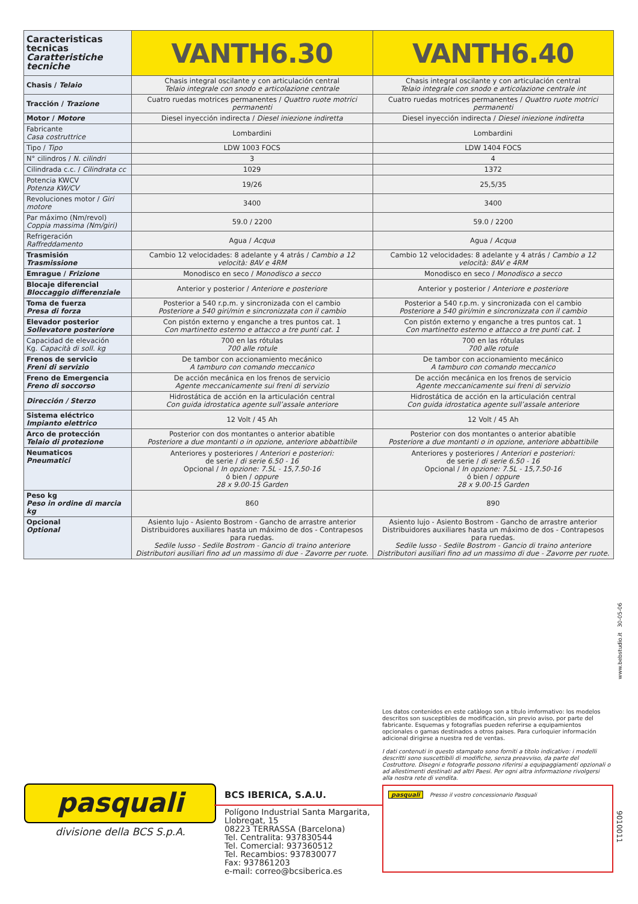| Caracteristicas tecnicas Caratteristiche tecniche | VANTH6.30 | VANTH6.40 |
| --- | --- | --- |
| Chasis / Telaio | Chasis integral oscilante y con articulación central Telaio integrale con snodo e articolazione centrale | Chasis integral oscilante y con articulación central Telaio integrale con snodo e articolazione centrale int |
| Tracción / Trazione | Cuatro ruedas motrices permanentes / Quattro ruote motrici permanenti | Cuatro ruedas motrices permanentes / Quattro ruote motrici permanenti |
| Motor / Motore | Diesel inyección indirecta / Diesel iniezione indiretta | Diesel inyección indirecta / Diesel iniezione indiretta |
| Fabricante Casa costruttrice | Lombardini | Lombardini |
| Tipo / Tipo | LDW 1003 FOCS | LDW 1404 FOCS |
| N° cilindros / N. cilindri | 3 | 4 |
| Cilindrada c.c. / Cilindrata cc | 1029 | 1372 |
| Potencia KWCV Potenza KW/CV | 19/26 | 25,5/35 |
| Revoluciones motor / Giri motore | 3400 | 3400 |
| Par máximo (Nm/revol) Coppia massima (Nm/giri) | 59.0 / 2200 | 59.0 / 2200 |
| Refrigeración Raffreddamento | Agua / Acqua | Agua / Acqua |
| Trasmisión Trasmissione | Cambio 12 velocidades: 8 adelante y 4 atrás / Cambio a 12 velocità: 8AV e 4RM | Cambio 12 velocidades: 8 adelante y 4 atrás / Cambio a 12 velocità: 8AV e 4RM |
| Emrague / Frizione | Monodisco en seco / Monodisco a secco | Monodisco en seco / Monodisco a secco |
| Blocaje diferencial Bloccaggio differenziale | Anterior y posterior / Anteriore e posteriore | Anterior y posterior / Anteriore e posteriore |
| Toma de fuerza Presa di forza | Posterior a 540 r.p.m. y sincronizada con el cambio Posteriore a 540 giri/min e sincronizzata con il cambio | Posterior a 540 r.p.m. y sincronizada con el cambio Posteriore a 540 giri/min e sincronizzata con il cambio |
| Elevador posterior Sollevatore posteriore | Con pistón externo y enganche a tres puntos cat. 1 Con martinetto esterno e attacco a tre punti cat. 1 | Con pistón externo y enganche a tres puntos cat. 1 Con martinetto esterno e attacco a tre punti cat. 1 |
| Capacidad de elevación Kg. Capacità di soll. kg | 700 en las rótulas 700 alle rotule | 700 en las rótulas 700 alle rotule |
| Frenos de servicio Freni di servizio | De tambor con accionamiento mecánico A tamburo con comando meccanico | De tambor con accionamiento mecánico A tamburo con comando meccanico |
| Freno de Emergencia Freno di soccorso | De acción mecánica en los frenos de servicio Agente meccanicamente sui freni di servizio | De acción mecánica en los frenos de servicio Agente meccanicamente sui freni di servizio |
| Dirección / Sterzo | Hidrostática de acción en la articulación central Con guida idrostatica agente sull’assale anteriore | Hidrostática de acción en la articulación central Con guida idrostatica agente sull’assale anteriore |
| Sistema eléctrico Impianto elettrico | 12 Volt / 45 Ah | 12 Volt / 45 Ah |
| Arco de protección Telaio di protezione | Posterior con dos montantes o anterior abatible Posteriore a due montanti o in opzione, anteriore abbattibile | Posterior con dos montantes o anterior abatible Posteriore a due montanti o in opzione, anteriore abbattibile |
| Neumaticos Pneumatici | Anteriores y posteriores / Anteriori e posteriori: de serie / di serie 6.50 - 16 Opcional / In opzione: 7.5L - 15,7.50-16 ó bien / oppure 28 x 9.00-15 Garden | Anteriores y posteriores / Anteriori e posteriori: de serie / di serie 6.50 - 16 Opcional / In opzione: 7.5L - 15,7.50-16 ó bien / oppure 28 x 9.00-15 Garden |
| Peso kg Peso in ordine di marcia kg | 860 | 890 |
| Opcional Optional | Asiento lujo - Asiento Bostrom - Gancho de arrastre anterior Distribuidores auxiliares hasta un máximo de dos - Contrapesos para ruedas. Sedile lusso - Sedile Bostrom - Gancio di traino anteriore Distributori ausiliari fino ad un massimo di due - Zavorre per ruote. | Asiento lujo - Asiento Bostrom - Gancho de arrastre anterior Distribuidores auxiliares hasta un máximo de dos - Contrapesos para ruedas. Sedile lusso - Sedile Bostrom - Gancio di traino anteriore Distributori ausiliari fino ad un massimo di due - Zavorre per ruote. |
www.bebstudio.it 30-05-06
Los datos contenidos en este catàlogo son a titulo imformativo: los modelos descritos son susceptibles de modificación, sin previo aviso, por parte del fabricante. Esquemas y fotografías pueden referirse a equipamientos opcionales o gamas destinados a otros paises. Para curloquier información adicional dirigirse a nuestra red de ventas.
I dati contenuti in questo stampato sono forniti a titolo indicativo: i modelli descritti sono suscettibili di modifiche, senza preavviso, da parte del Costruttore. Disegni e fotografie possono riferirsi a equipaggiamenti opzionali o ad allestimenti destinati ad altri Paesi. Per ogni altra informazione rivolgersi alla nostra rete di vendita.
pasquali
divisione della BCS S.p.A.
BCS IBERICA, S.A.U.
Polígono Industrial Santa Margarita,
Llobregat, 15
08223 TERRASSA (Barcelona)
Tel. Centralita: 937830544
Tel. Comercial: 937360512
Tel. Recambios: 937830077
Fax: 937861203
e-mail: correo@bcsiberica.es
pasquali Presso il vostro concessionario Pasquali
9010011